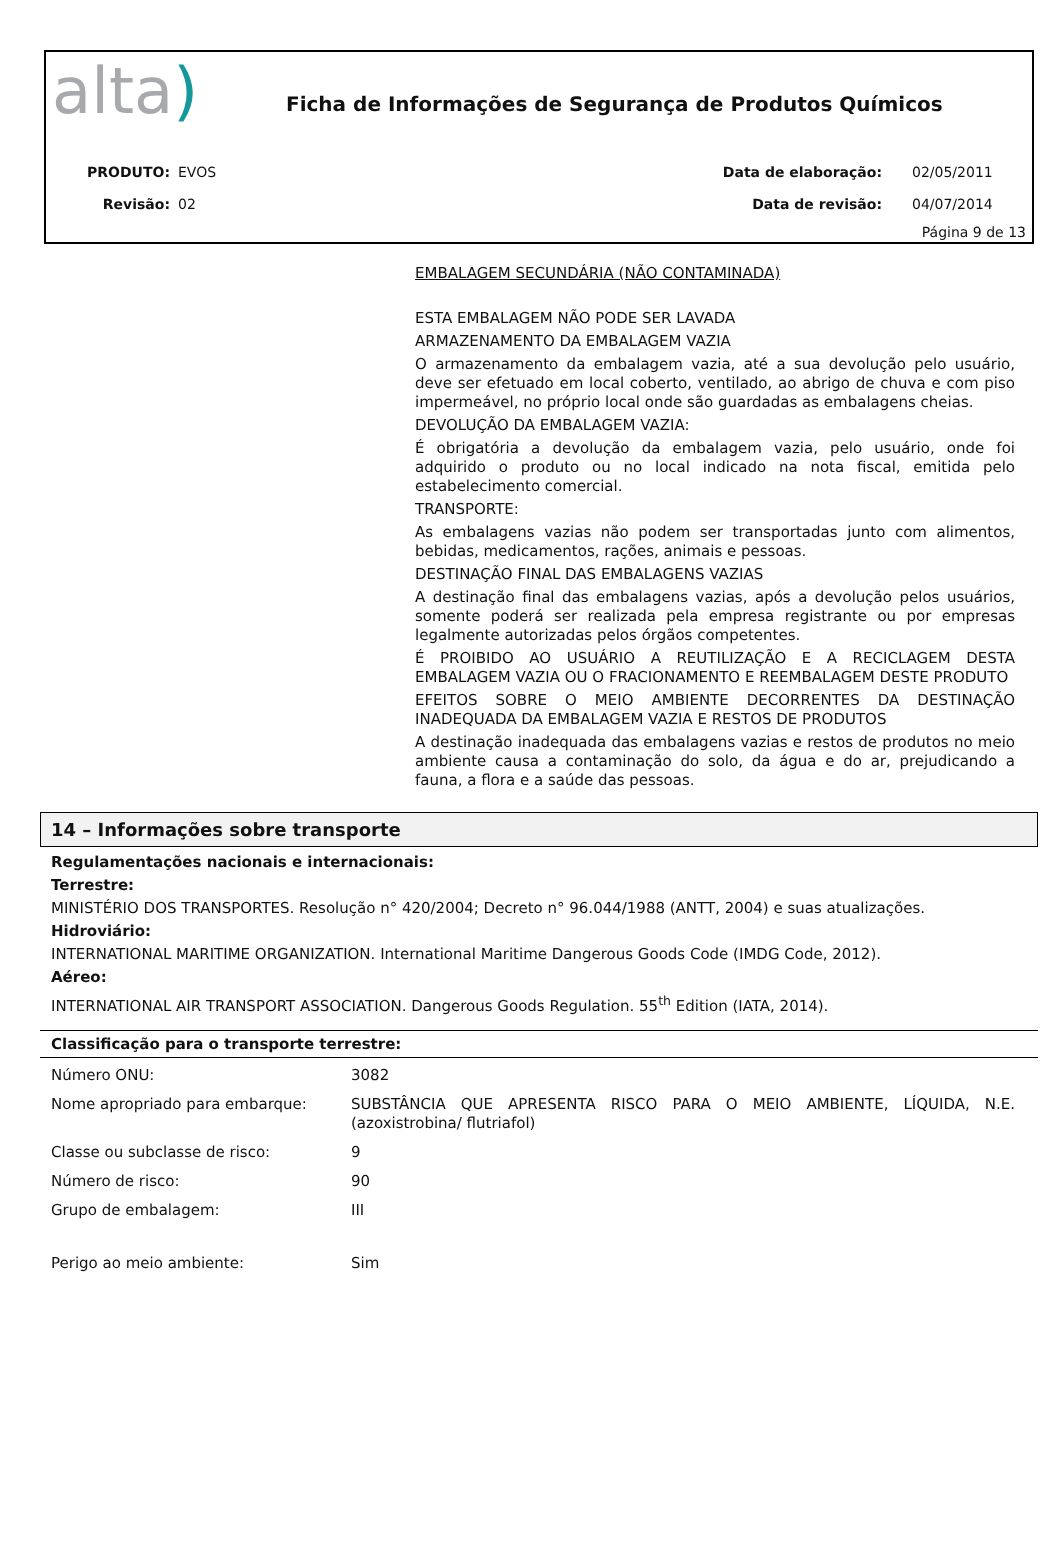alta)
Ficha de Informações de Segurança de Produtos Químicos
| PRODUTO: | EVOS | Data de elaboração: | 02/05/2011 |
| Revisão: | 02 | Data de revisão: | 04/07/2014 |
Página 9 de 13
EMBALAGEM SECUNDÁRIA (NÃO CONTAMINADA)
ESTA EMBALAGEM NÃO PODE SER LAVADA
ARMAZENAMENTO DA EMBALAGEM VAZIA
O armazenamento da embalagem vazia, até a sua devolução pelo usuário, deve ser efetuado em local coberto, ventilado, ao abrigo de chuva e com piso impermeável, no próprio local onde são guardadas as embalagens cheias.
DEVOLUÇÃO DA EMBALAGEM VAZIA:
É obrigatória a devolução da embalagem vazia, pelo usuário, onde foi adquirido o produto ou no local indicado na nota fiscal, emitida pelo estabelecimento comercial.
TRANSPORTE:
As embalagens vazias não podem ser transportadas junto com alimentos, bebidas, medicamentos, rações, animais e pessoas.
DESTINAÇÃO FINAL DAS EMBALAGENS VAZIAS
A destinação final das embalagens vazias, após a devolução pelos usuários, somente poderá ser realizada pela empresa registrante ou por empresas legalmente autorizadas pelos órgãos competentes.
É PROIBIDO AO USUÁRIO A REUTILIZAÇÃO E A RECICLAGEM DESTA EMBALAGEM VAZIA OU O FRACIONAMENTO E REEMBALAGEM DESTE PRODUTO
EFEITOS SOBRE O MEIO AMBIENTE DECORRENTES DA DESTINAÇÃO INADEQUADA DA EMBALAGEM VAZIA E RESTOS DE PRODUTOS
A destinação inadequada das embalagens vazias e restos de produtos no meio ambiente causa a contaminação do solo, da água e do ar, prejudicando a fauna, a flora e a saúde das pessoas.
14 – Informações sobre transporte
Regulamentações nacionais e internacionais:
Terrestre:
MINISTÉRIO DOS TRANSPORTES. Resolução n° 420/2004; Decreto n° 96.044/1988 (ANTT, 2004) e suas atualizações.
Hidroviário:
INTERNATIONAL MARITIME ORGANIZATION. International Maritime Dangerous Goods Code (IMDG Code, 2012).
Aéreo:
INTERNATIONAL AIR TRANSPORT ASSOCIATION. Dangerous Goods Regulation. 55<sup>th</sup> Edition (IATA, 2014).
Classificação para o transporte terrestre:
| Número ONU: | 3082 |
| Nome apropriado para embarque: | SUBSTÂNCIA QUE APRESENTA RISCO PARA O MEIO AMBIENTE, LÍQUIDA, N.E. (azoxistrobina/ flutriafol) |
| Classe ou subclasse de risco: | 9 |
| Número de risco: | 90 |
| Grupo de embalagem: | III |
| Perigo ao meio ambiente: | Sim |